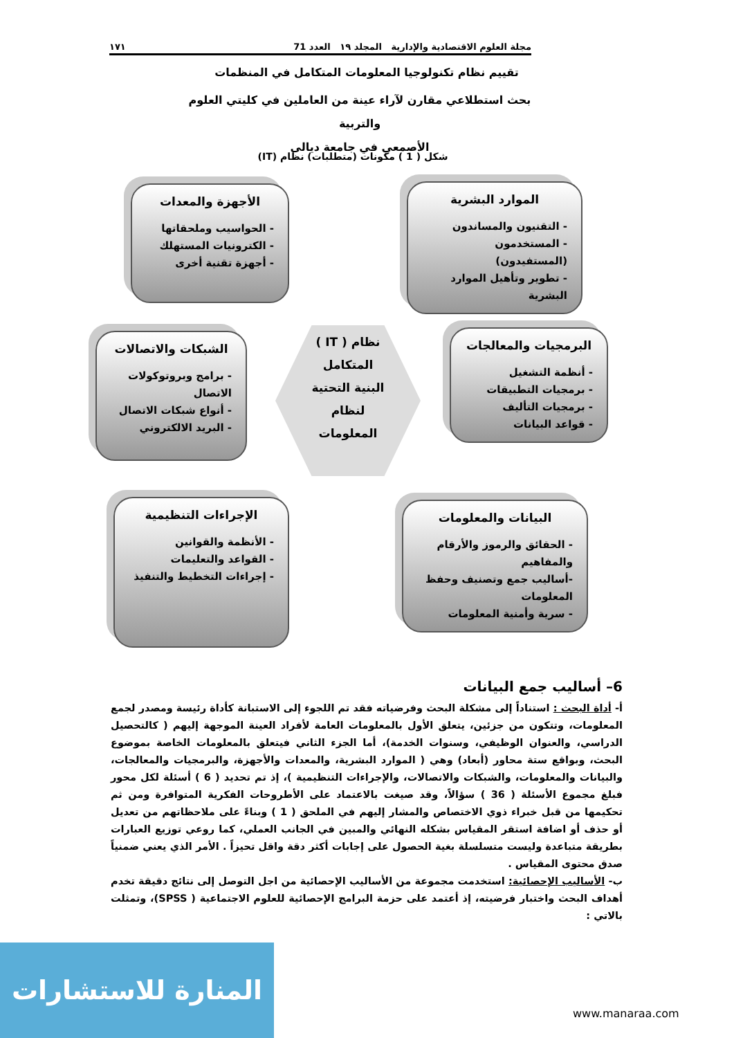مجلة العلوم الاقتصادية والإدارية المجلد ١٩ العدد 71 ١٧١
تقييم نظام تكنولوجيا المعلومات المتكامل في المنظمات
بحث استطلاعي مقارن لآراء عينة من العاملين في كليتي العلوم والتربية
الأصمعي في جامعة ديالى
شكل ( 1 ) مكونات (متطلبات) نظام (IT)
الموارد البشرية
- التقنيون والمساندون
- المستخدمون (المستفيدون)
- تطوير وتأهيل الموارد البشرية
الأجهزة والمعدات
- الحواسيب وملحقاتها
- الكترونيات المستهلك
- أجهزة تقنية أخرى
البرمجيات والمعالجات
- أنظمة التشغيل
- برمجيات التطبيقات
- برمجيات التأليف
- قواعد البيانات
الشبكات والاتصالات
- برامج وبروتوكولات الاتصال
- أنواع شبكات الاتصال
- البريد الالكتروني
نظام ( IT )
المتكامل
البنية التحتية
لنظام
المعلومات
البيانات والمعلومات
- الحقائق والرموز والأرقام والمفاهيم
-أساليب جمع وتصنيف وحفظ المعلومات
- سرية وأمنية المعلومات
الإجراءات التنظيمية
- الأنظمة والقوانين
- القواعد والتعليمات
- إجراءات التخطيط والتنفيذ
6– أساليب جمع البيانات
أ- أداة البحث : استناداً إلى مشكلة البحث وفرضياته فقد تم اللجوء إلى الاستبانة كأداة رئيسة ومصدر لجمع المعلومات، وتتكون من جزئين، يتعلق الأول بالمعلومات العامة لأفراد العينة الموجهة إليهم ( كالتحصيل الدراسي، والعنوان الوظيفي، وسنوات الخدمة)، أما الجزء الثاني فيتعلق بالمعلومات الخاصة بموضوع البحث، وبواقع ستة محاور (أبعاد) وهي ( الموارد البشرية، والمعدات والأجهزة، والبرمجيات والمعالجات، والبيانات والمعلومات، والشبكات والاتصالات، والإجراءات التنظيمية )، إذ تم تحديد ( 6 ) أسئلة لكل محور فبلغ مجموع الأسئلة ( 36 ) سؤالاً، وقد صيغت بالاعتماد على الأطروحات الفكرية المتوافرة ومن ثم تحكيمها من قبل خبراء ذوي الاختصاص والمشار إليهم في الملحق ( 1 ) وبناءً على ملاحظاتهم من تعديل أو حذف أو اضافة استقر المقياس بشكله النهائي والمبين في الجانب العملي، كما روعي توزيع العبارات بطريقة متباعدة وليست متسلسلة بغية الحصول على إجابات أكثر دقة واقل تحيزاً . الأمر الذي يعني ضمنياً صدق محتوى المقياس .
ب- الأساليب الإحصائية: استخدمت مجموعة من الأساليب الإحصائية من اجل التوصل إلى نتائج دقيقة تخدم أهداف البحث واختبار فرضيته، إذ أعتمد على حزمة البرامج الإحصائية للعلوم الاجتماعية ( SPSS)، وتمثلت بالاتي :
المنارة للاستشارات
www.manaraa.com